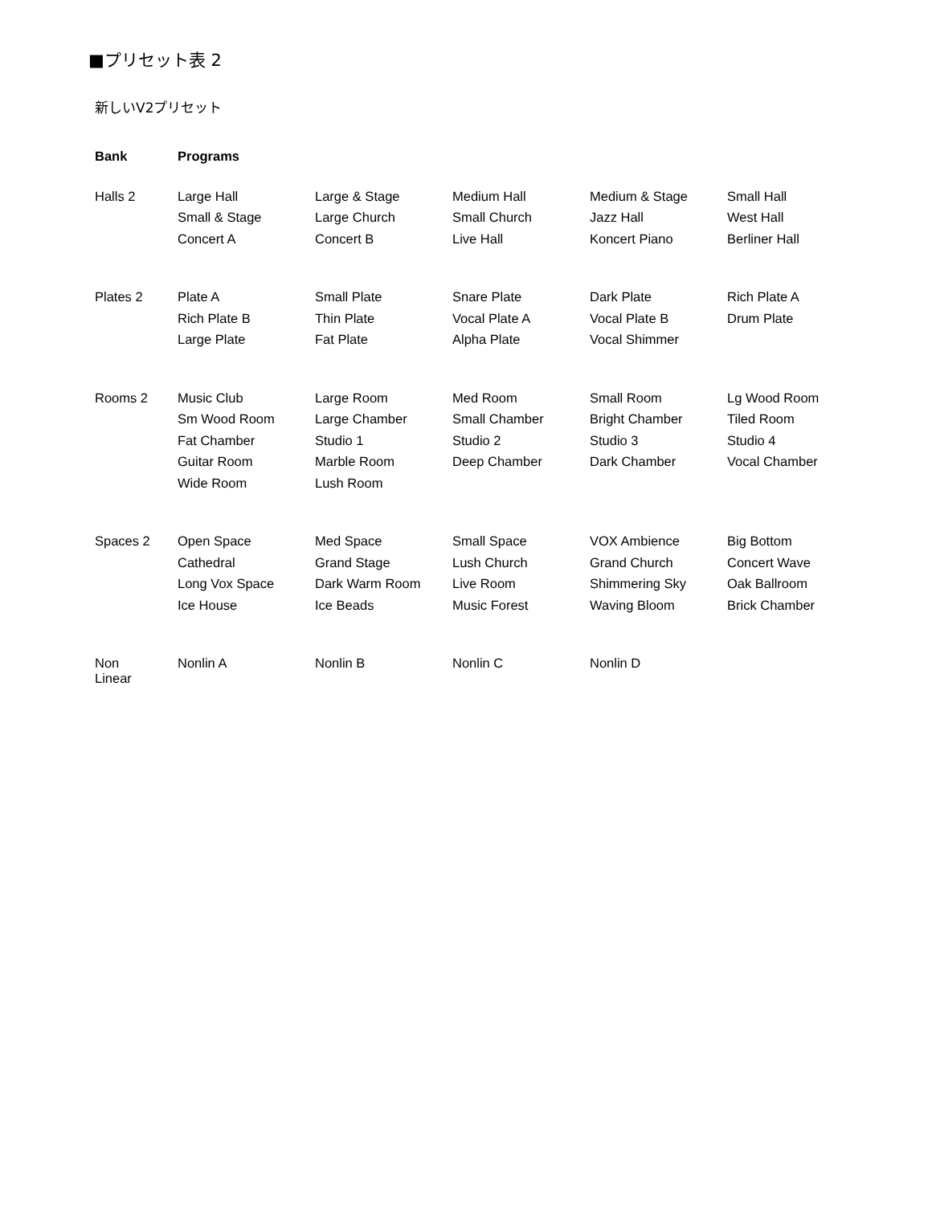■プリセット表 2
新しいV2プリセット
| Bank | Programs | | | | |
| --- | --- | --- | --- | --- | --- |
| Halls 2 | Large Hall Small & Stage Concert A | Large & Stage Large Church Concert B | Medium Hall Small Church Live Hall | Medium & Stage Jazz Hall Koncert Piano | Small Hall West Hall Berliner Hall |
| Plates 2 | Plate A Rich Plate B Large Plate | Small Plate Thin Plate Fat Plate | Snare Plate Vocal Plate A Alpha Plate | Dark Plate Vocal Plate B Vocal Shimmer | Rich Plate A Drum Plate |
| Rooms 2 | Music Club Sm Wood Room Fat Chamber Guitar Room Wide Room | Large Room Large Chamber Studio 1 Marble Room Lush Room | Med Room Small Chamber Studio 2 Deep Chamber | Small Room Bright Chamber Studio 3 Dark Chamber | Lg Wood Room Tiled Room Studio 4 Vocal Chamber |
| Spaces 2 | Open Space Cathedral Long Vox Space Ice House | Med Space Grand Stage Dark Warm Room Ice Beads | Small Space Lush Church Live Room Music Forest | VOX Ambience Grand Church Shimmering Sky Waving Bloom | Big Bottom Concert Wave Oak Ballroom Brick Chamber |
| Non Linear | Nonlin A | Nonlin B | Nonlin C | Nonlin D | |